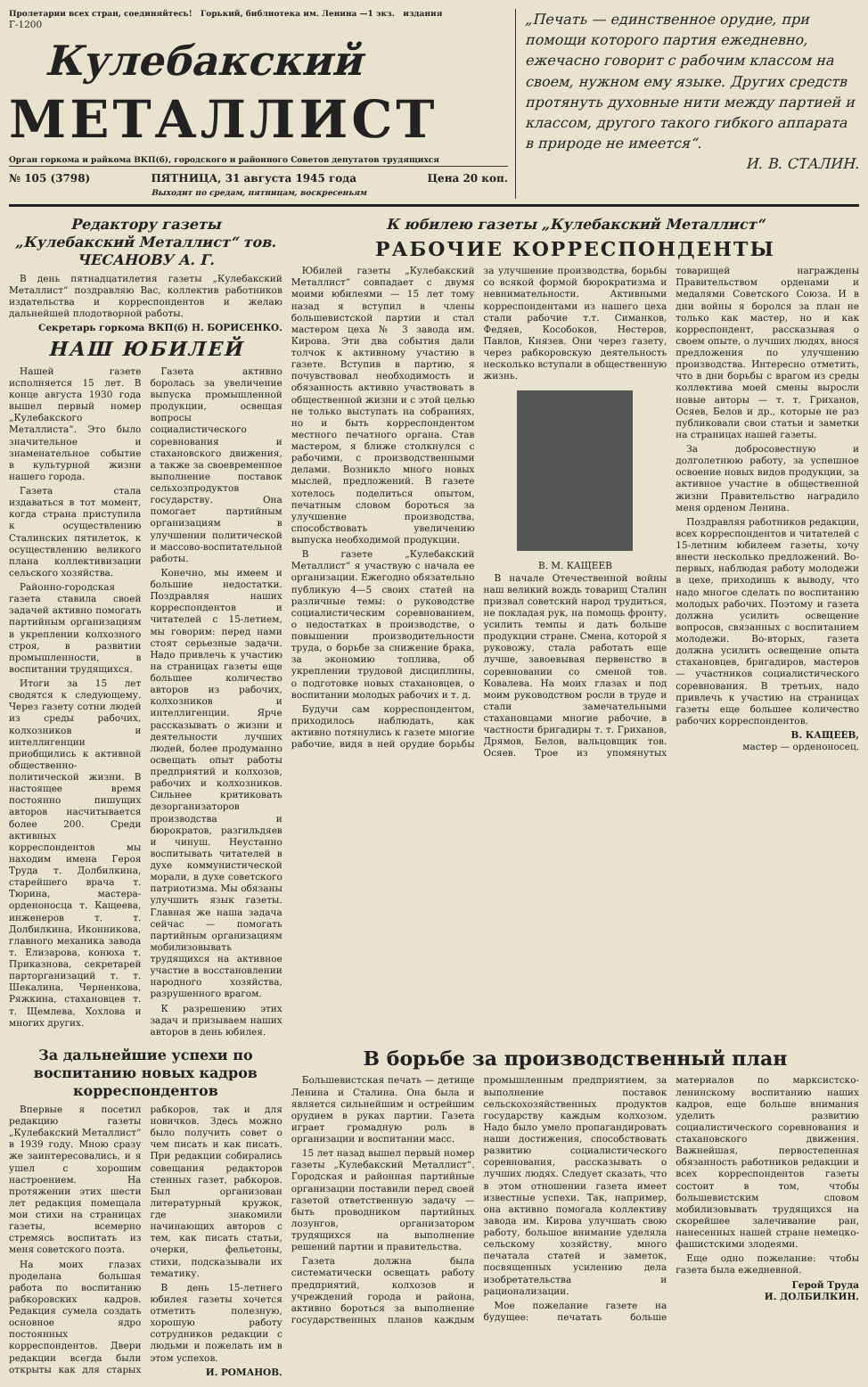Пролетарии всех стран, соединяйтесь! Горький, библиотека им. Ленина —1 экз. издания
Г-1200
Кулебакский
МЕТАЛЛИСТ
Орган горкома и райкома ВКП(б), городского и районного Советов депутатов трудящихся
№ 105 (3798) ПЯТНИЦА, 31 августа 1945 года
Выходит по средам, пятницам, воскресеньям Цена 20 коп.
„Печать — единственное орудие, при помощи которого партия ежедневно, ежечасно говорит с рабочим классом на своем, нужном ему языке. Других средств протянуть духовные нити между партией и классом, другого такого гибкого аппарата в природе не имеется“.
И. В. СТАЛИН.
Редактору газеты „Кулебакский Металлист“ тов. ЧЕСАНОВУ А. Г.
В день пятнадцатилетия газеты „Кулебакский Металлист“ поздравляю Вас, коллектив работников издательства и корреспондентов и желаю дальнейшей плодотворной работы.
Секретарь горкома ВКП(б) Н. БОРИСЕНКО.
НАШ ЮБИЛЕЙ
Нашей газете исполняется 15 лет. В конце августа 1930 года вышел первый номер „Кулебакского Металлиста“. Это было значительное и знаменательное событие в культурной жизни нашего города.
Газета стала издаваться в тот момент, когда страна приступила к осуществлению Сталинских пятилеток, к осуществлению великого плана коллективизации сельского хозяйства.
Районно-городская газета ставила своей задачей активно помогать партийным организациям в укреплении колхозного строя, в развитии промышленности, в воспитании трудящихся.
Итоги за 15 лет сводятся к следующему. Через газету сотни людей из среды рабочих, колхозников и интеллигенции приобщились к активной общественно-политической жизни. В настоящее время постоянно пишущих авторов насчитывается более 200. Среди активных корреспондентов мы находим имена Героя Труда т. Долбилкина, старейшего врача т. Тюрина, мастера-орденоносца т. Кащеева, инженеров т. т. Долбилкина, Иконникова, главного механика завода т. Елизарова, конюха т. Приказнова, секретарей парторганизаций т. т. Шекалина, Черненкова, Ряжкина, стахановцев т. т. Щемлева, Хохлова и многих других.
Газета активно боролась за увеличение выпуска промышленной продукции, освещая вопросы социалистического соревнования и стахановского движения, а также за своевременное выполнение поставок сельхозпродуктов государству. Она помогает партийным организациям в улучшении политической и массово-воспитательной работы.
Конечно, мы имеем и большие недостатки. Поздравляя наших корреспондентов и читателей с 15-летием, мы говорим: перед нами стоят серьезные задачи. Надо привлечь к участию на страницах газеты еще большее количество авторов из рабочих, колхозников и интеллигенции. Ярче рассказывать о жизни и деятельности лучших людей, более продуманно освещать опыт работы предприятий и колхозов, рабочих и колхозников. Сильнее критиковать дезорганизаторов производства и бюрократов, разгильдяев и чинуш. Неустанно воспитывать читателей в духе коммунистической морали, в духе советского патриотизма. Мы обязаны улучшить язык газеты. Главная же наша задача сейчас — помогать партийным организациям мобилизовывать трудящихся на активное участие в восстановлении народного хозяйства, разрушенного врагом.
К разрешению этих задач и призываем наших авторов в день юбилея.
К юбилею газеты „Кулебакский Металлист“
РАБОЧИЕ КОРРЕСПОНДЕНТЫ
Юбилей газеты „Кулебакский Металлист“ совпадает с двумя моими юбилеями — 15 лет тому назад я вступил в члены большевистской партии и стал мастером цеха № 3 завода им. Кирова. Эти два события дали толчок к активному участию в газете. Вступив в партию, я почувствовал необходимость и обязанность активно участвовать в общественной жизни и с этой целью не только выступать на собраниях, но и быть корреспондентом местного печатного органа. Став мастером, я ближе столкнулся с рабочими, с производственными делами. Возникло много новых мыслей, предложений. В газете хотелось поделиться опытом, печатным словом бороться за улучшение производства, способствовать увеличению выпуска необходимой продукции.
В газете „Кулебакский Металлист“ я участвую с начала ее организации. Ежегодно обязательно публикую 4—5 своих статей на различные темы: о руководстве социалистическим соревнованием, о недостатках в производстве, о повышении производительности труда, о борьбе за снижение брака, за экономию топлива, об укреплении трудовой дисциплины, о подготовке новых стахановцев, о воспитании молодых рабочих и т. д.
Будучи сам корреспондентом, приходилось наблюдать, как активно потянулись к газете многие рабочие, видя в ней орудие борьбы за улучшение производства, борьбы со всякой формой бюрократизма и невнимательности. Активными корреспондентами из нашего цеха стали рабочие т.т. Симанков, Федяев, Кособоков, Нестеров, Павлов, Князев. Они через газету, через рабкоровскую деятельность несколько вступали в общественную жизнь.
В. М. КАЩЕЕВ
В начале Отечественной войны наш великий вождь товарищ Сталин призвал советский народ трудиться, не покладая рук, на помощь фронту, усилить темпы и дать больше продукции стране. Смена, которой я руковожу, стала работать еще лучше, завоевывая первенство в соревновании со сменой тов. Ковалева. На моих глазах и под моим руководством росли в труде и стали замечательными стахановцами многие рабочие, в частности бригадиры т. т. Гриханов, Дрямов, Белов, вальцовщик тов. Осяев. Трое из упомянутых товарищей награждены Правительством орденами и медалями Советского Союза. И в дни войны я боролся за план не только как мастер, но и как корреспондент, рассказывая о своем опыте, о лучших людях, внося предложения по улучшению производства. Интересно отметить, что в дни борьбы с врагом из среды коллектива моей смены выросли новые авторы — т. т. Гриханов, Осяев, Белов и др., которые не раз публиковали свои статьи и заметки на страницах нашей газеты.
За добросовестную и долголетнюю работу, за успешное освоение новых видов продукции, за активное участие в общественной жизни Правительство наградило меня орденом Ленина.
Поздравляя работников редакции, всех корреспондентов и читателей с 15-летним юбилеем газеты, хочу внести несколько предложений. Во-первых, наблюдая работу молодежи в цехе, приходишь к выводу, что надо многое сделать по воспитанию молодых рабочих. Поэтому и газета должна усилить освещение вопросов, связанных с воспитанием молодежи. Во-вторых, газета должна усилить освещение опыта стахановцев, бригадиров, мастеров — участников социалистического соревнования. В третьих, надо привлечь к участию на страницах газеты еще большее количество рабочих корреспондентов.
В. КАЩЕЕВ,
мастер — орденоносец.
За дальнейшие успехи по воспитанию новых кадров корреспондентов
Впервые я посетил редакцию газеты „Кулебакский Металлист“ в 1939 году. Мною сразу же заинтересовались, и я ушел с хорошим настроением. На протяжении этих шести лет редакция помещала мои стихи на страницах газеты, всемерно стремясь воспитать из меня советского поэта.
На моих глазах проделана большая работа по воспитанию рабкоровских кадров. Редакция сумела создать основное ядро постоянных корреспондентов. Двери редакции всегда были открыты как для старых рабкоров, так и для новичков. Здесь можно было получить совет о чем писать и как писать. При редакции собирались совещания редакторов стенных газет, рабкоров. Был организован литературный кружок, где знакомили начинающих авторов с тем, как писать статьи, очерки, фельетоны, стихи, подсказывали их тематику.
В день 15-летнего юбилея газеты хочется отметить полезную, хорошую работу сотрудников редакции с людьми и пожелать им в этом успехов.
И. РОМАНОВ.
В борьбе за производственный план
Большевистская печать — детище Ленина и Сталина. Она была и является сильнейшим и острейшим орудием в руках партии. Газета играет громадную роль в организации и воспитании масс.
15 лет назад вышел первый номер газеты „Кулебакский Металлист“. Городская и районная партийные организации поставили перед своей газетой ответственную задачу — быть проводником партийных лозунгов, организатором трудящихся на выполнение решений партии и правительства.
Газета должна была систематически освещать работу предприятий, колхозов и учреждений города и района, активно бороться за выполнение государственных планов каждым промышленным предприятием, за выполнение поставок сельскохозяйственных продуктов государству каждым колхозом. Надо было умело пропагандировать наши достижения, способствовать развитию социалистического соревнования, рассказывать о лучших людях. Следует сказать, что в этом отношении газета имеет известные успехи. Так, например, она активно помогала коллективу завода им. Кирова улучшать свою работу, большое внимание уделяла сельскому хозяйству, много печатала статей и заметок, посвященных усилению дела изобретательства и рационализации.
Мое пожелание газете на будущее: печатать больше материалов по марксистско-ленинскому воспитанию наших кадров, еще больше внимания уделить развитию социалистического соревнования и стахановского движения. Важнейшая, первостепенная обязанность работников редакции и всех корреспондентов газеты состоит в том, чтобы большевистским словом мобилизовывать трудящихся на скорейшее залечивание ран, нанесенных нашей стране немецко-фашистскими злодеями.
Еще одно пожелание: чтобы газета была ежедневной.
Герой Труда
И. ДОЛБИЛКИН.